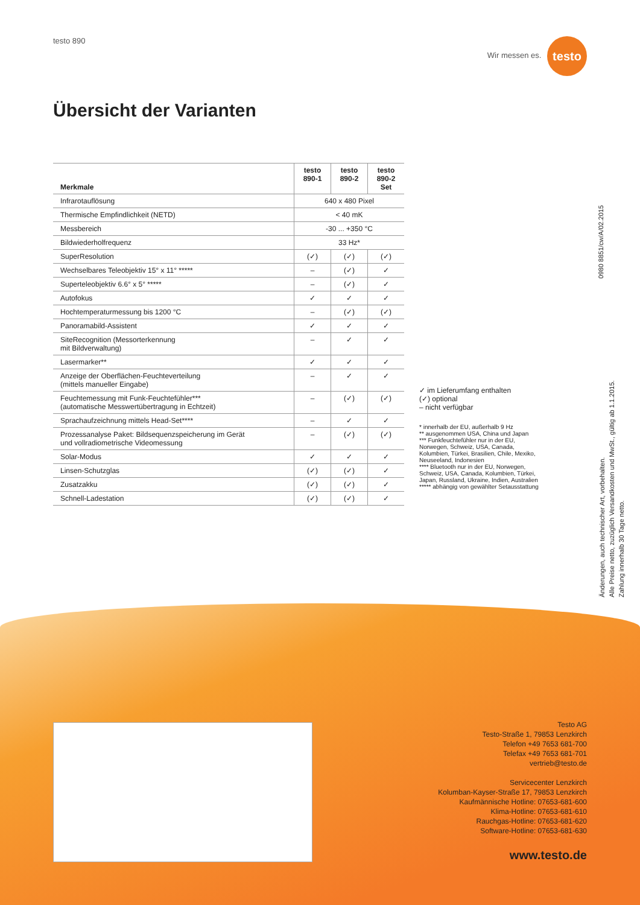testo 890 Wir messen es. testo
Übersicht der Varianten
| Merkmale | testo 890-1 | testo 890-2 | testo 890-2 Set |
| --- | --- | --- | --- |
| Infrarotauflösung | 640 x 480 Pixel | | |
| Thermische Empfindlichkeit (NETD) | < 40 mK | | |
| Messbereich | -30 ... +350 °C | | |
| Bildwiederholfrequenz | 33 Hz* | | |
| SuperResolution | (✓) | (✓) | (✓) |
| Wechselbares Teleobjektiv 15° x 11° ***** | – | (✓) | ✓ |
| Superteleobjektiv 6.6° x 5° ***** | – | (✓) | ✓ |
| Autofokus | ✓ | ✓ | ✓ |
| Hochtemperaturmessung bis 1200 °C | – | (✓) | (✓) |
| Panoramabild-Assistent | ✓ | ✓ | ✓ |
| SiteRecognition (Messorterkennung mit Bildverwaltung) | – | ✓ | ✓ |
| Lasermarker** | ✓ | ✓ | ✓ |
| Anzeige der Oberflächen-Feuchteverteilung (mittels manueller Eingabe) | – | ✓ | ✓ |
| Feuchtemessung mit Funk-Feuchtefühler*** (automatische Messwertübertragung in Echtzeit) | – | (✓) | (✓) |
| Sprachaufzeichnung mittels Head-Set**** | – | ✓ | ✓ |
| Prozessanalyse Paket: Bildsequenzspeicherung im Gerät und vollradiometrische Videomessung | – | (✓) | (✓) |
| Solar-Modus | ✓ | ✓ | ✓ |
| Linsen-Schutzglas | (✓) | (✓) | ✓ |
| Zusatzakku | (✓) | (✓) | ✓ |
| Schnell-Ladestation | (✓) | (✓) | ✓ |
✓ im Lieferumfang enthalten
(✓) optional
– nicht verfügbar
* innerhalb der EU, außerhalb 9 Hz
** ausgenommen USA, China und Japan
*** Funkfeuchtefühler nur in der EU, Norwegen, Schweiz, USA, Canada, Kolumbien, Türkei, Brasilien, Chile, Mexiko, Neuseeland, Indonesien
**** Bluetooth nur in der EU, Norwegen, Schweiz, USA, Canada, Kolumbien, Türkei, Japan, Russland, Ukraine, Indien, Australien
***** abhängig von gewählter Setausstattung
0980 8851/cw/A/02.2015
Änderungen, auch technischer Art, vorbehalten.
Alle Preise netto, zuzüglich Versandkosten und MwSt., gültig ab 1.1.2015.
Zahlung innerhalb 30 Tage netto.
Testo AG
Testo-Straße 1, 79853 Lenzkirch
Telefon +49 7653 681-700
Telefax +49 7653 681-701
vertrieb@testo.de
Servicecenter Lenzkirch
Kolumban-Kayser-Straße 17, 79853 Lenzkirch
Kaufmännische Hotline: 07653-681-600
Klima-Hotline: 07653-681-610
Rauchgas-Hotline: 07653-681-620
Software-Hotline: 07653-681-630
www.testo.de